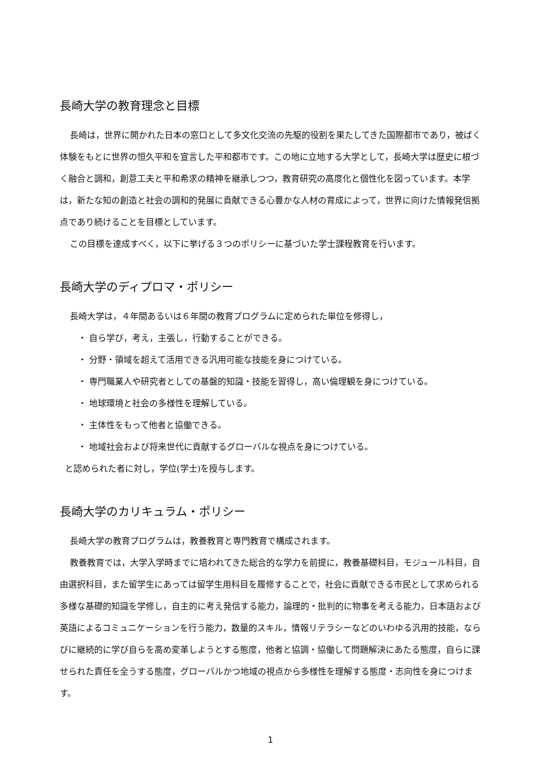長崎大学の教育理念と目標
長崎は，世界に開かれた日本の窓口として多文化交流の先駆的役割を果たしてきた国際都市であり，被ばく体験をもとに世界の恒久平和を宣言した平和都市です。この地に立地する大学として，長崎大学は歴史に根づく融合と調和，創意工夫と平和希求の精神を継承しつつ，教育研究の高度化と個性化を図っています。本学は，新たな知の創造と社会の調和的発展に貢献できる心豊かな人材の育成によって，世界に向けた情報発信拠点であり続けることを目標としています。
この目標を達成すべく，以下に挙げる３つのポリシーに基づいた学士課程教育を行います。
長崎大学のディプロマ・ポリシー
長崎大学は，４年間あるいは６年間の教育プログラムに定められた単位を修得し，
・ 自ら学び，考え，主張し，行動することができる。
・ 分野・領域を超えて活用できる汎用可能な技能を身につけている。
・ 専門職業人や研究者としての基盤的知識・技能を習得し，高い倫理観を身につけている。
・ 地球環境と社会の多様性を理解している。
・ 主体性をもって他者と協働できる。
・ 地域社会および将来世代に貢献するグローバルな視点を身につけている。
と認められた者に対し，学位(学士)を授与します。
長崎大学のカリキュラム・ポリシー
長崎大学の教育プログラムは，教養教育と専門教育で構成されます。
教養教育では，大学入学時までに培われてきた総合的な学力を前提に，教養基礎科目，モジュール科目，自由選択科目，また留学生にあっては留学生用科目を履修することで，社会に貢献できる市民として求められる多様な基礎的知識を学修し，自主的に考え発信する能力，論理的・批判的に物事を考える能力，日本語および英語によるコミュニケーションを行う能力，数量的スキル，情報リテラシーなどのいわゆる汎用的技能，ならびに継続的に学び自らを高め変革しようとする態度，他者と協調・協働して問題解決にあたる態度，自らに課せられた責任を全うする態度，グローバルかつ地域の視点から多様性を理解する態度・志向性を身につけます。
1